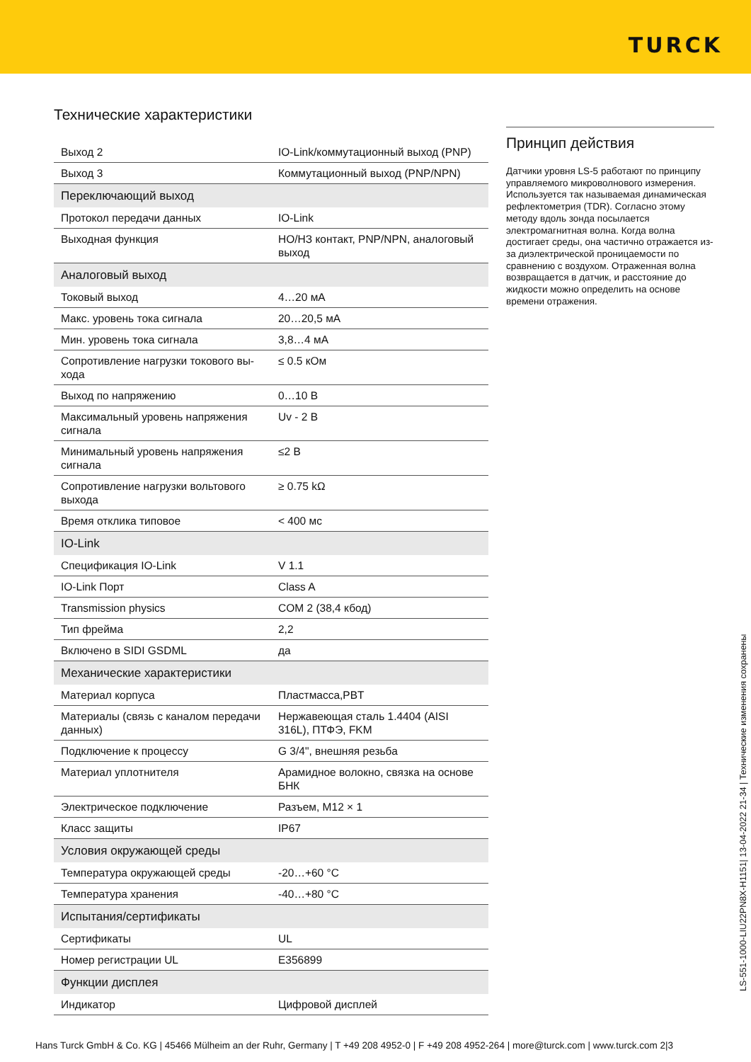TURCK
Технические характеристики
| Выход 2 | IO-Link/коммутационный выход (PNP) |
| Выход 3 | Коммутационный выход (PNP/NPN) |
| Переключающий выход | |
| Протокол передачи данных | IO-Link |
| Выходная функция | НО/НЗ контакт, PNP/NPN, аналоговый выход |
| Аналоговый выход | |
| Токовый выход | 4…20 мА |
| Макс. уровень тока сигнала | 20…20,5 мА |
| Мин. уровень тока сигнала | 3,8…4 мА |
| Сопротивление нагрузки токового вы-хода | ≤ 0.5 кОм |
| Выход по напряжению | 0…10 В |
| Максимальный уровень напряжения сигнала | Uv - 2 В |
| Минимальный уровень напряжения сигнала | ≤2 В |
| Сопротивление нагрузки вольтового выхода | ≥ 0.75 kΩ |
| Время отклика типовое | < 400 мс |
| IO-Link | |
| Спецификация IO-Link | V 1.1 |
| IO-Link Порт | Class A |
| Transmission physics | COM 2 (38,4 кбод) |
| Тип фрейма | 2,2 |
| Включено в SIDI GSDML | да |
| Механические характеристики | |
| Материал корпуса | Пластмасса,PBT |
| Материалы (связь с каналом передачи данных) | Нержавеющая сталь 1.4404 (AISI 316L), ПТФЭ, FKM |
| Подключение к процессу | G 3/4", внешняя резьба |
| Материал уплотнителя | Арамидное волокно, связка на основе БНК |
| Электрическое подключение | Разъем, M12 × 1 |
| Класс защиты | IP67 |
| Условия окружающей среды | |
| Температура окружающей среды | -20…+60 °C |
| Температура хранения | -40…+80 °C |
| Испытания/сертификаты | |
| Сертификаты | UL |
| Номер регистрации UL | E356899 |
| Функции дисплея | |
| Индикатор | Цифровой дисплей |
Принцип действия
Датчики уровня LS-5 работают по принципу управляемого микроволнового измерения. Используется так называемая динамическая рефлектометрия (TDR). Согласно этому методу вдоль зонда посылается электромагнитная волна. Когда волна достигает среды, она частично отражается из-за диэлектрической проницаемости по сравнению с воздухом. Отраженная волна возвращается в датчик, и расстояние до жидкости можно определить на основе времени отражения.
LS-551-1000-LIU22PN8X-H1151| 13-04-2022 21-34 | Технические изменения сохранены
Hans Turck GmbH & Co. KG | 45466 Mülheim an der Ruhr, Germany | T +49 208 4952-0 | F +49 208 4952-264 | more@turck.com | www.turck.com 2|3